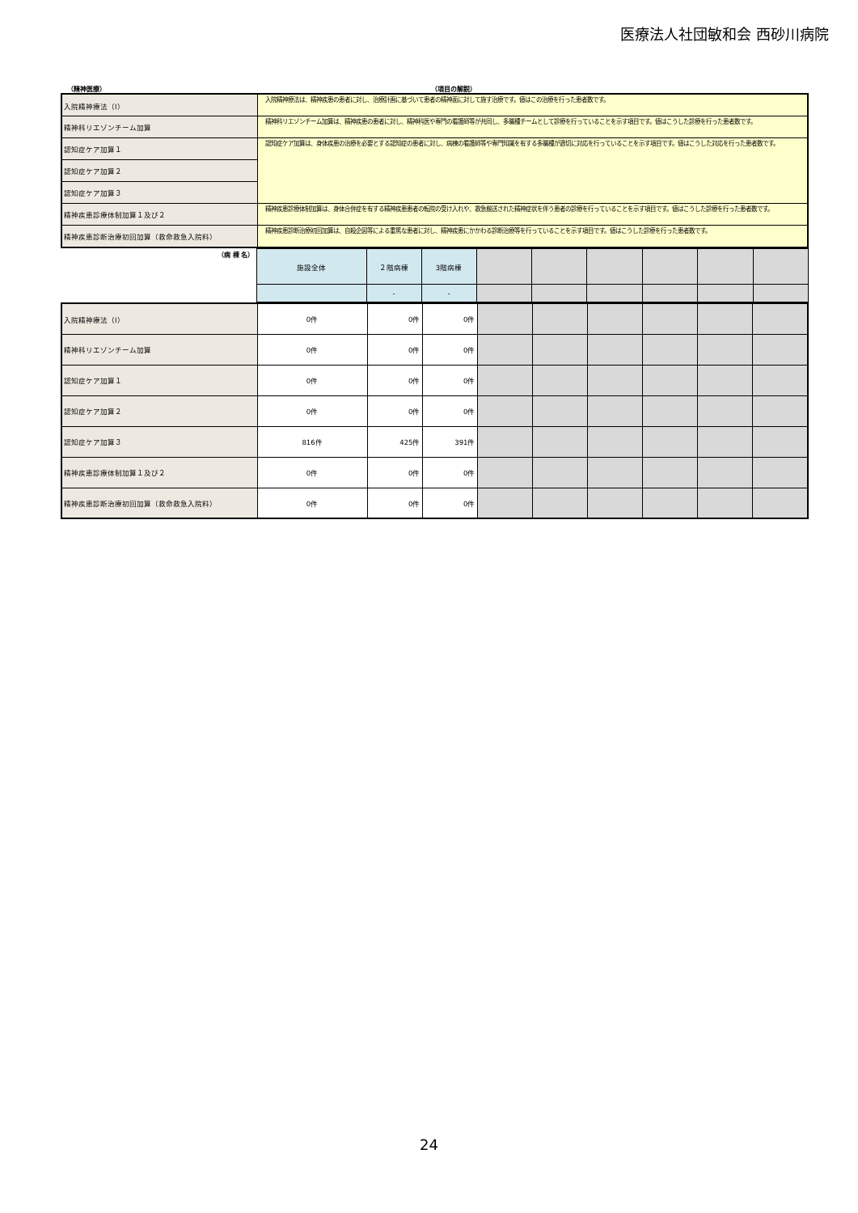医療法人社団敏和会 西砂川病院
（精神医療） （項目の解説）
| 入院精神療法（Ⅰ） | 入院精神療法は、精神疾患の患者に対し、治療計画に基づいて患者の精神面に対して施す治療です。値はこの治療を行った患者数です。 |
| 精神科リエゾンチーム加算 | 精神科リエゾンチーム加算は、精神疾患の患者に対し、精神科医や専門の看護師等が共同し、多職種チームとして診療を行っていることを示す項目です。値はこうした診療を行った患者数です。 |
| 認知症ケア加算１ | 認知症ケア加算は、身体疾患の治療を必要とする認知症の患者に対し、病棟の看護師等や専門知識を有する多職種が適切に対応を行っていることを示す項目です。値はこうした対応を行った患者数です。 |
| 認知症ケア加算２ | |
| 認知症ケア加算３ | |
| 精神疾患診療体制加算１及び２ | 精神疾患診療体制加算は、身体合併症を有する精神疾患患者の転院の受け入れや、救急搬送された精神症状を伴う患者の診療を行っていることを示す項目です。値はこうした診療を行った患者数です。 |
| 精神疾患診断治療初回加算（救命救急入院料） | 精神疾患診断治療初回加算は、自殺企図等による重篤な患者に対し、精神疾患にかかわる診断治療等を行っていることを示す項目です。値はこうした診療を行った患者数です。 |
| （病 棟 名） | 施設全体 | ２階病棟 | 3階病棟 | | | | | | |
| | | - | - | | | | | | |
| 入院精神療法（Ⅰ） | 0件 | 0件 | 0件 | | | | | | |
| 精神科リエゾンチーム加算 | 0件 | 0件 | 0件 | | | | | | |
| 認知症ケア加算１ | 0件 | 0件 | 0件 | | | | | | |
| 認知症ケア加算２ | 0件 | 0件 | 0件 | | | | | | |
| 認知症ケア加算３ | 816件 | 425件 | 391件 | | | | | | |
| 精神疾患診療体制加算１及び２ | 0件 | 0件 | 0件 | | | | | | |
| 精神疾患診断治療初回加算（救命救急入院料） | 0件 | 0件 | 0件 | | | | | | |
24